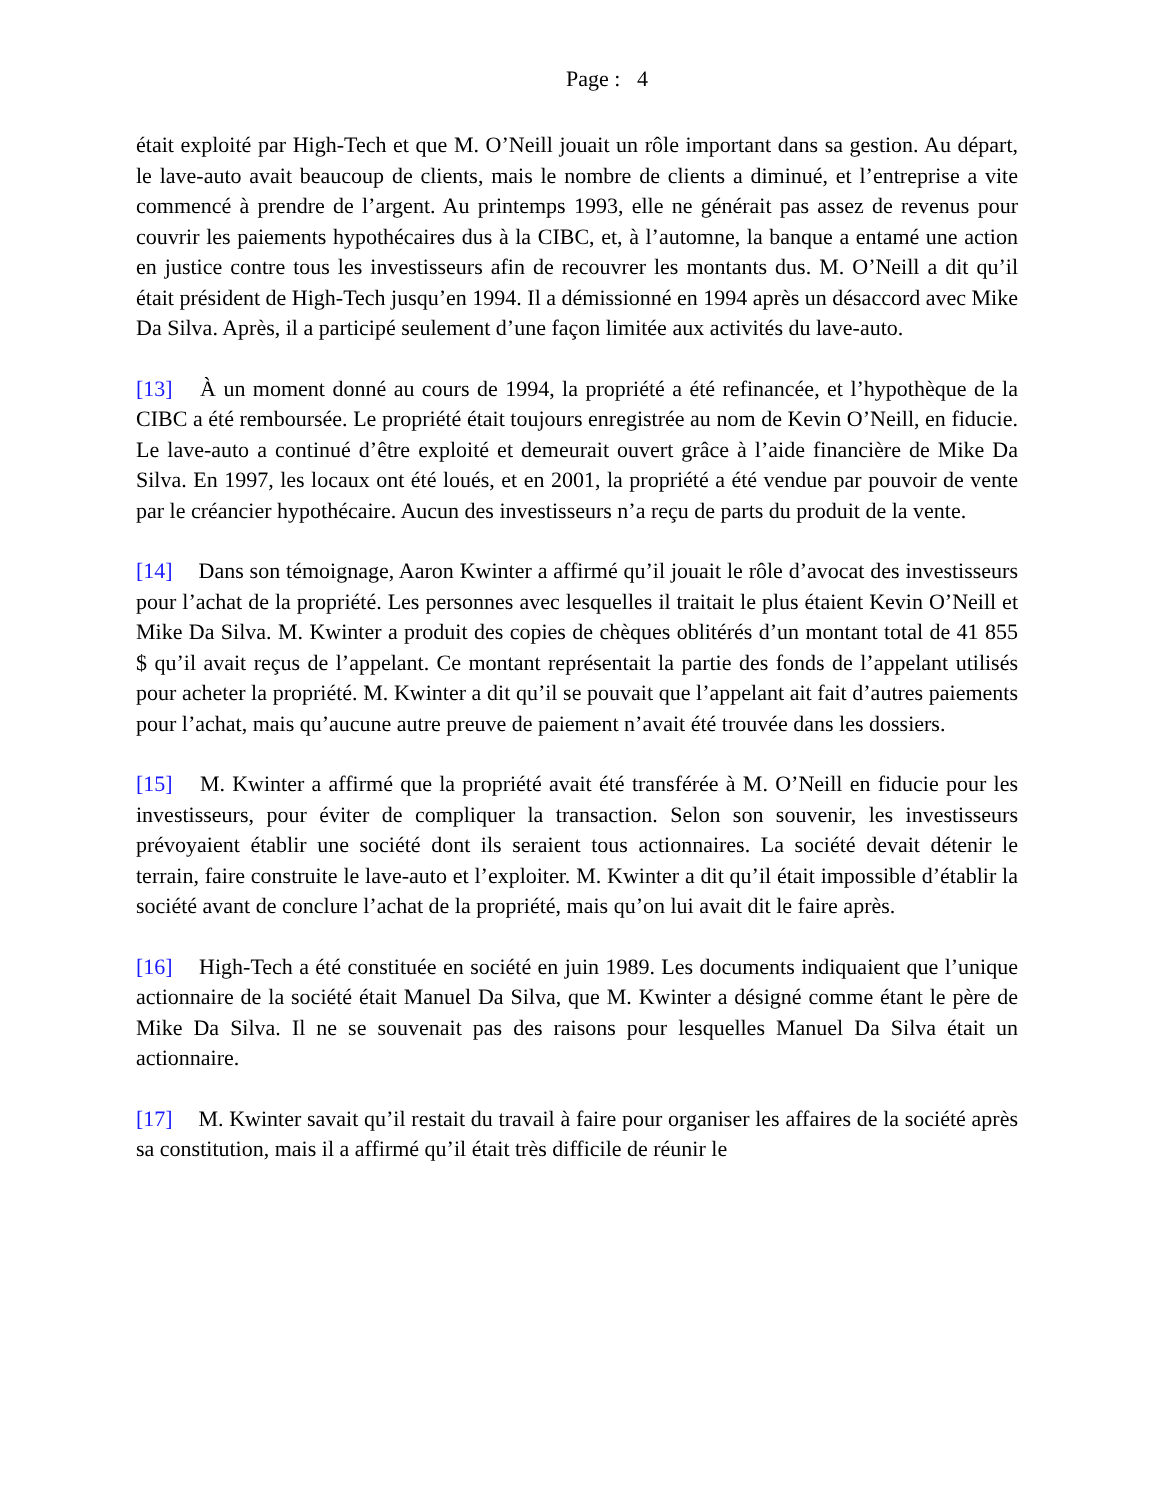Page : 4
était exploité par High-Tech et que M. O’Neill jouait un rôle important dans sa gestion. Au départ, le lave-auto avait beaucoup de clients, mais le nombre de clients a diminué, et l’entreprise a vite commencé à prendre de l’argent. Au printemps 1993, elle ne générait pas assez de revenus pour couvrir les paiements hypothécaires dus à la CIBC, et, à l’automne, la banque a entamé une action en justice contre tous les investisseurs afin de recouvrer les montants dus. M. O’Neill a dit qu’il était président de High-Tech jusqu’en 1994. Il a démissionné en 1994 après un désaccord avec Mike Da Silva. Après, il a participé seulement d’une façon limitée aux activités du lave-auto.
[13] À un moment donné au cours de 1994, la propriété a été refinancée, et l’hypothèque de la CIBC a été remboursée. Le propriété était toujours enregistrée au nom de Kevin O’Neill, en fiducie. Le lave-auto a continué d’être exploité et demeurait ouvert grâce à l’aide financière de Mike Da Silva. En 1997, les locaux ont été loués, et en 2001, la propriété a été vendue par pouvoir de vente par le créancier hypothécaire. Aucun des investisseurs n’a reçu de parts du produit de la vente.
[14] Dans son témoignage, Aaron Kwinter a affirmé qu’il jouait le rôle d’avocat des investisseurs pour l’achat de la propriété. Les personnes avec lesquelles il traitait le plus étaient Kevin O’Neill et Mike Da Silva. M. Kwinter a produit des copies de chèques oblitérés d’un montant total de 41 855 $ qu’il avait reçus de l’appelant. Ce montant représentait la partie des fonds de l’appelant utilisés pour acheter la propriété. M. Kwinter a dit qu’il se pouvait que l’appelant ait fait d’autres paiements pour l’achat, mais qu’aucune autre preuve de paiement n’avait été trouvée dans les dossiers.
[15] M. Kwinter a affirmé que la propriété avait été transférée à M. O’Neill en fiducie pour les investisseurs, pour éviter de compliquer la transaction. Selon son souvenir, les investisseurs prévoyaient établir une société dont ils seraient tous actionnaires. La société devait détenir le terrain, faire construite le lave-auto et l’exploiter. M. Kwinter a dit qu’il était impossible d’établir la société avant de conclure l’achat de la propriété, mais qu’on lui avait dit le faire après.
[16] High-Tech a été constituée en société en juin 1989. Les documents indiquaient que l’unique actionnaire de la société était Manuel Da Silva, que M. Kwinter a désigné comme étant le père de Mike Da Silva. Il ne se souvenait pas des raisons pour lesquelles Manuel Da Silva était un actionnaire.
[17] M. Kwinter savait qu’il restait du travail à faire pour organiser les affaires de la société après sa constitution, mais il a affirmé qu’il était très difficile de réunir le